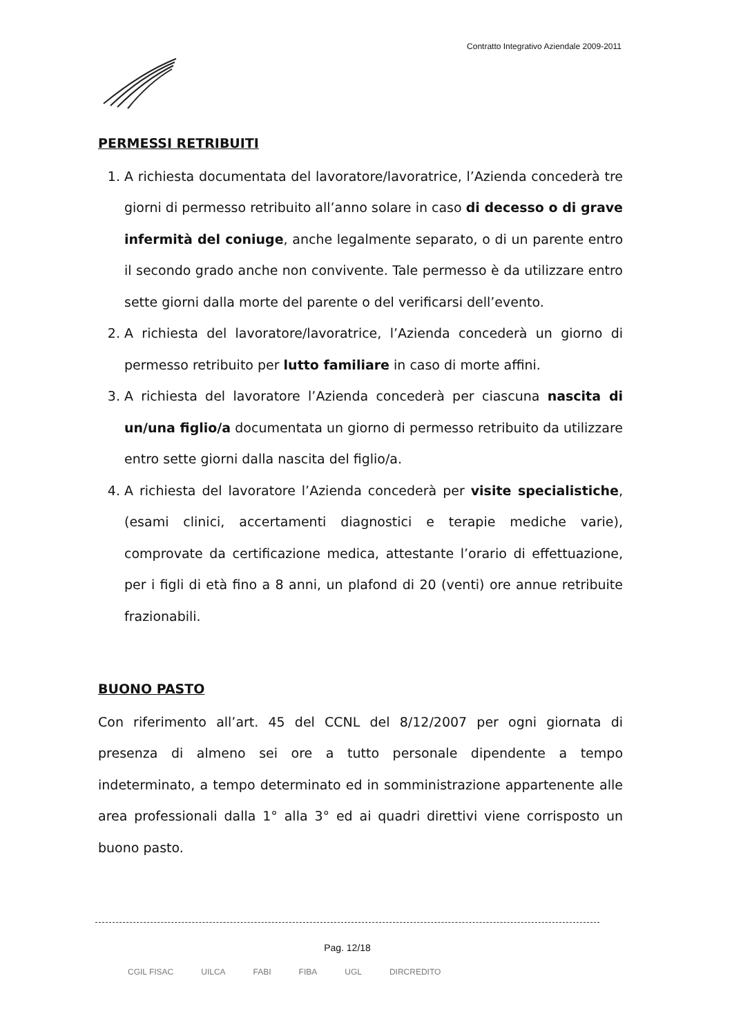Contratto Integrativo Aziendale 2009-2011
PERMESSI RETRIBUITI
1. A richiesta documentata del lavoratore/lavoratrice, l’Azienda concederà tre giorni di permesso retribuito all’anno solare in caso di decesso o di grave infermità del coniuge, anche legalmente separato, o di un parente entro il secondo grado anche non convivente. Tale permesso è da utilizzare entro sette giorni dalla morte del parente o del verificarsi dell’evento.
2. A richiesta del lavoratore/lavoratrice, l’Azienda concederà un giorno di permesso retribuito per lutto familiare in caso di morte affini.
3. A richiesta del lavoratore l’Azienda concederà per ciascuna nascita di un/una figlio/a documentata un giorno di permesso retribuito da utilizzare entro sette giorni dalla nascita del figlio/a.
4. A richiesta del lavoratore l’Azienda concederà per visite specialistiche, (esami clinici, accertamenti diagnostici e terapie mediche varie), comprovate da certificazione medica, attestante l’orario di effettuazione, per i figli di età fino a 8 anni, un plafond di 20 (venti) ore annue retribuite frazionabili.
BUONO PASTO
Con riferimento all’art. 45 del CCNL del 8/12/2007 per ogni giornata di presenza di almeno sei ore a tutto personale dipendente a tempo indeterminato, a tempo determinato ed in somministrazione appartenente alle area professionali dalla 1° alla 3° ed ai quadri direttivi viene corrisposto un buono pasto.
Pag. 12/18
CGIL FISAC UILCA FABI FIBA UGL DIRCREDITO